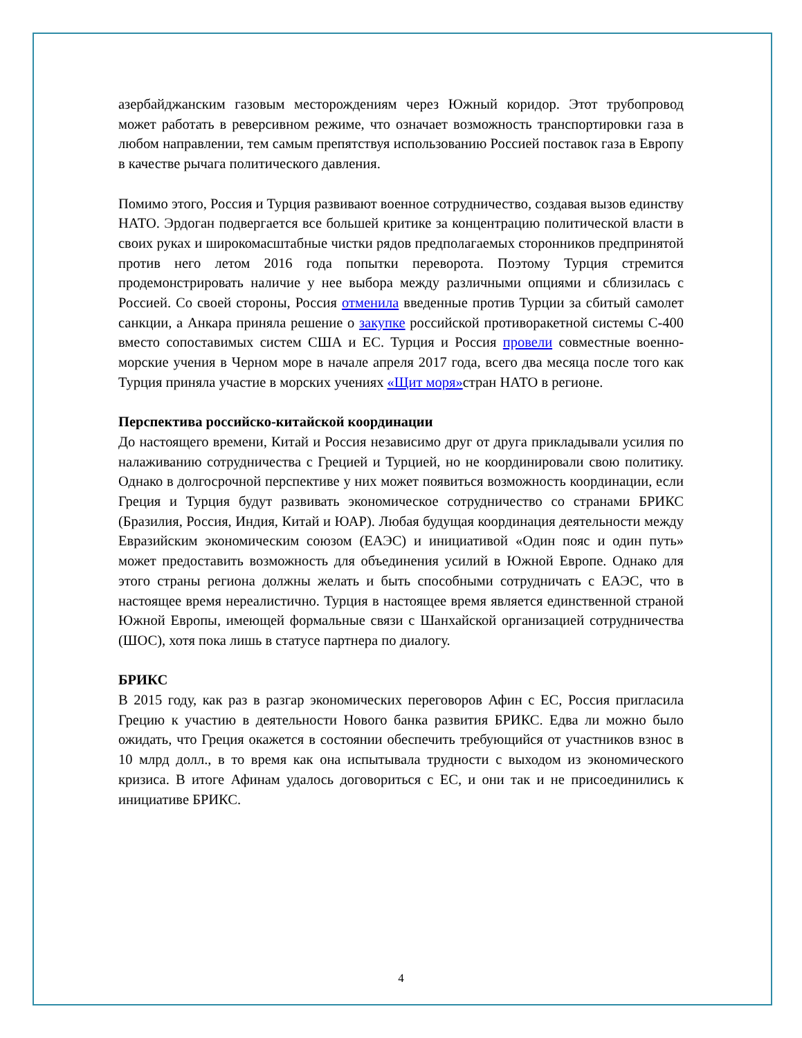азербайджанским газовым месторождениям через Южный коридор. Этот трубопровод может работать в реверсивном режиме, что означает возможность транспортировки газа в любом направлении, тем самым препятствуя использованию Россией поставок газа в Европу в качестве рычага политического давления.
Помимо этого, Россия и Турция развивают военное сотрудничество, создавая вызов единству НАТО. Эрдоган подвергается все большей критике за концентрацию политической власти в своих руках и широкомасштабные чистки рядов предполагаемых сторонников предпринятой против него летом 2016 года попытки переворота. Поэтому Турция стремится продемонстрировать наличие у нее выбора между различными опциями и сблизилась с Россией. Со своей стороны, Россия отменила введенные против Турции за сбитый самолет санкции, а Анкара приняла решение о закупке российской противоракетной системы С-400 вместо сопоставимых систем США и ЕС. Турция и Россия провели совместные военно-морские учения в Черном море в начале апреля 2017 года, всего два месяца после того как Турция приняла участие в морских учениях «Щит моря»стран НАТО в регионе.
Перспектива российско-китайской координации
До настоящего времени, Китай и Россия независимо друг от друга прикладывали усилия по налаживанию сотрудничества с Грецией и Турцией, но не координировали свою политику. Однако в долгосрочной перспективе у них может появиться возможность координации, если Греция и Турция будут развивать экономическое сотрудничество со странами БРИКС (Бразилия, Россия, Индия, Китай и ЮАР). Любая будущая координация деятельности между Евразийским экономическим союзом (ЕАЭС) и инициативой «Один пояс и один путь» может предоставить возможность для объединения усилий в Южной Европе. Однако для этого страны региона должны желать и быть способными сотрудничать с ЕАЭС, что в настоящее время нереалистично. Турция в настоящее время является единственной страной Южной Европы, имеющей формальные связи с Шанхайской организацией сотрудничества (ШОС), хотя пока лишь в статусе партнера по диалогу.
БРИКС
В 2015 году, как раз в разгар экономических переговоров Афин с ЕС, Россия пригласила Грецию к участию в деятельности Нового банка развития БРИКС. Едва ли можно было ожидать, что Греция окажется в состоянии обеспечить требующийся от участников взнос в 10 млрд долл., в то время как она испытывала трудности с выходом из экономического кризиса. В итоге Афинам удалось договориться с ЕС, и они так и не присоединились к инициативе БРИКС.
4